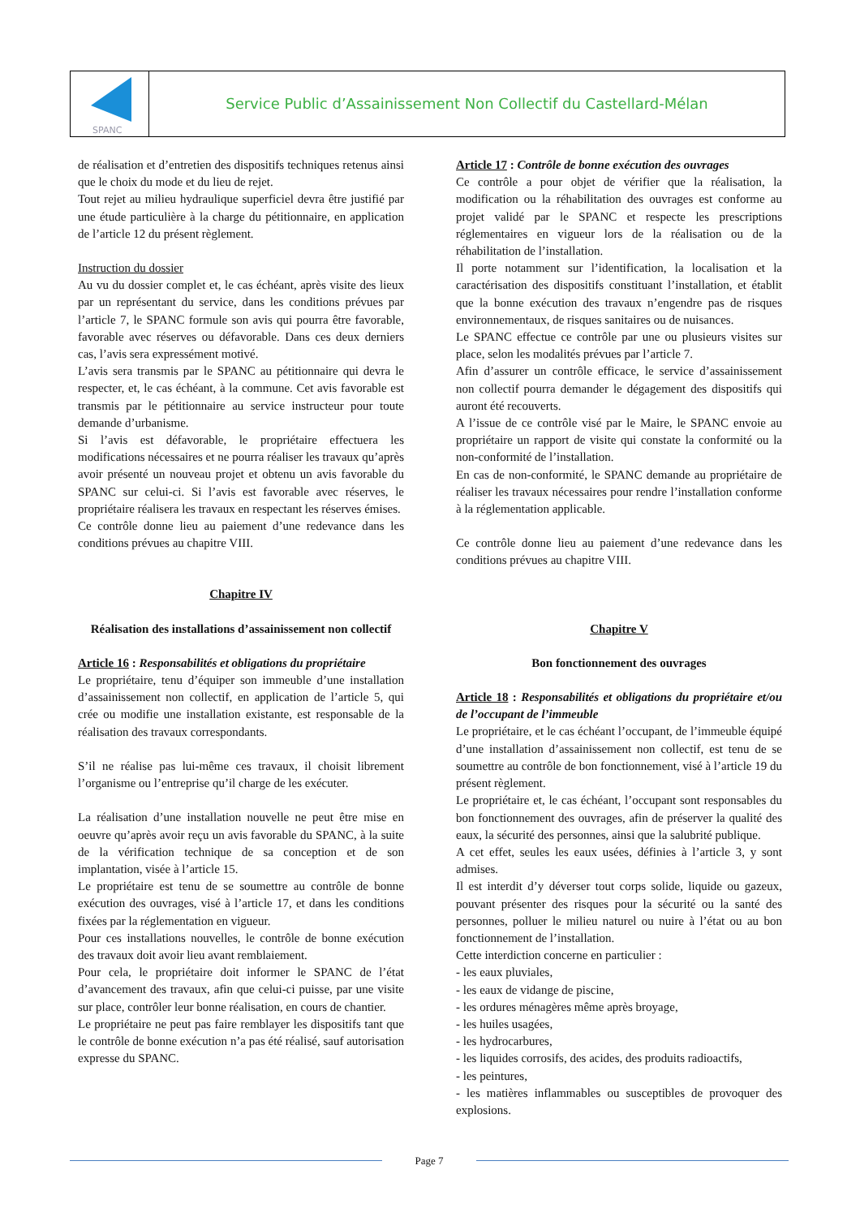SPANC
Service Public d’Assainissement Non Collectif du Castellard-Mélan
de réalisation et d’entretien des dispositifs techniques retenus ainsi que le choix du mode et du lieu de rejet.
Tout rejet au milieu hydraulique superficiel devra être justifié par une étude particulière à la charge du pétitionnaire, en application de l’article 12 du présent règlement.
Instruction du dossier
Au vu du dossier complet et, le cas échéant, après visite des lieux par un représentant du service, dans les conditions prévues par l’article 7, le SPANC formule son avis qui pourra être favorable, favorable avec réserves ou défavorable. Dans ces deux derniers cas, l’avis sera expressément motivé.
L’avis sera transmis par le SPANC au pétitionnaire qui devra le respecter, et, le cas échéant, à la commune. Cet avis favorable est transmis par le pétitionnaire au service instructeur pour toute demande d’urbanisme.
Si l’avis est défavorable, le propriétaire effectuera les modifications nécessaires et ne pourra réaliser les travaux qu’après avoir présenté un nouveau projet et obtenu un avis favorable du SPANC sur celui-ci. Si l’avis est favorable avec réserves, le propriétaire réalisera les travaux en respectant les réserves émises.
Ce contrôle donne lieu au paiement d’une redevance dans les conditions prévues au chapitre VIII.
Chapitre IV
Réalisation des installations d’assainissement non collectif
Article 16 : Responsabilités et obligations du propriétaire
Le propriétaire, tenu d’équiper son immeuble d’une installation d’assainissement non collectif, en application de l’article 5, qui crée ou modifie une installation existante, est responsable de la réalisation des travaux correspondants.
S’il ne réalise pas lui-même ces travaux, il choisit librement l’organisme ou l’entreprise qu’il charge de les exécuter.
La réalisation d’une installation nouvelle ne peut être mise en oeuvre qu’après avoir reçu un avis favorable du SPANC, à la suite de la vérification technique de sa conception et de son implantation, visée à l’article 15.
Le propriétaire est tenu de se soumettre au contrôle de bonne exécution des ouvrages, visé à l’article 17, et dans les conditions fixées par la réglementation en vigueur.
Pour ces installations nouvelles, le contrôle de bonne exécution des travaux doit avoir lieu avant remblaiement.
Pour cela, le propriétaire doit informer le SPANC de l’état d’avancement des travaux, afin que celui-ci puisse, par une visite sur place, contrôler leur bonne réalisation, en cours de chantier.
Le propriétaire ne peut pas faire remblayer les dispositifs tant que le contrôle de bonne exécution n’a pas été réalisé, sauf autorisation expresse du SPANC.
Article 17 : Contrôle de bonne exécution des ouvrages
Ce contrôle a pour objet de vérifier que la réalisation, la modification ou la réhabilitation des ouvrages est conforme au projet validé par le SPANC et respecte les prescriptions réglementaires en vigueur lors de la réalisation ou de la réhabilitation de l’installation.
Il porte notamment sur l’identification, la localisation et la caractérisation des dispositifs constituant l’installation, et établit que la bonne exécution des travaux n’engendre pas de risques environnementaux, de risques sanitaires ou de nuisances.
Le SPANC effectue ce contrôle par une ou plusieurs visites sur place, selon les modalités prévues par l’article 7.
Afin d’assurer un contrôle efficace, le service d’assainissement non collectif pourra demander le dégagement des dispositifs qui auront été recouverts.
A l’issue de ce contrôle visé par le Maire, le SPANC envoie au propriétaire un rapport de visite qui constate la conformité ou la non-conformité de l’installation.
En cas de non-conformité, le SPANC demande au propriétaire de réaliser les travaux nécessaires pour rendre l’installation conforme à la réglementation applicable.
Ce contrôle donne lieu au paiement d’une redevance dans les conditions prévues au chapitre VIII.
Chapitre V
Bon fonctionnement des ouvrages
Article 18 : Responsabilités et obligations du propriétaire et/ou de l’occupant de l’immeuble
Le propriétaire, et le cas échéant l’occupant, de l’immeuble équipé d’une installation d’assainissement non collectif, est tenu de se soumettre au contrôle de bon fonctionnement, visé à l’article 19 du présent règlement.
Le propriétaire et, le cas échéant, l’occupant sont responsables du bon fonctionnement des ouvrages, afin de préserver la qualité des eaux, la sécurité des personnes, ainsi que la salubrité publique.
A cet effet, seules les eaux usées, définies à l’article 3, y sont admises.
Il est interdit d’y déverser tout corps solide, liquide ou gazeux, pouvant présenter des risques pour la sécurité ou la santé des personnes, polluer le milieu naturel ou nuire à l’état ou au bon fonctionnement de l’installation.
Cette interdiction concerne en particulier :
- les eaux pluviales,
- les eaux de vidange de piscine,
- les ordures ménagères même après broyage,
- les huiles usagées,
- les hydrocarbures,
- les liquides corrosifs, des acides, des produits radioactifs,
- les peintures,
- les matières inflammables ou susceptibles de provoquer des explosions.
Page 7